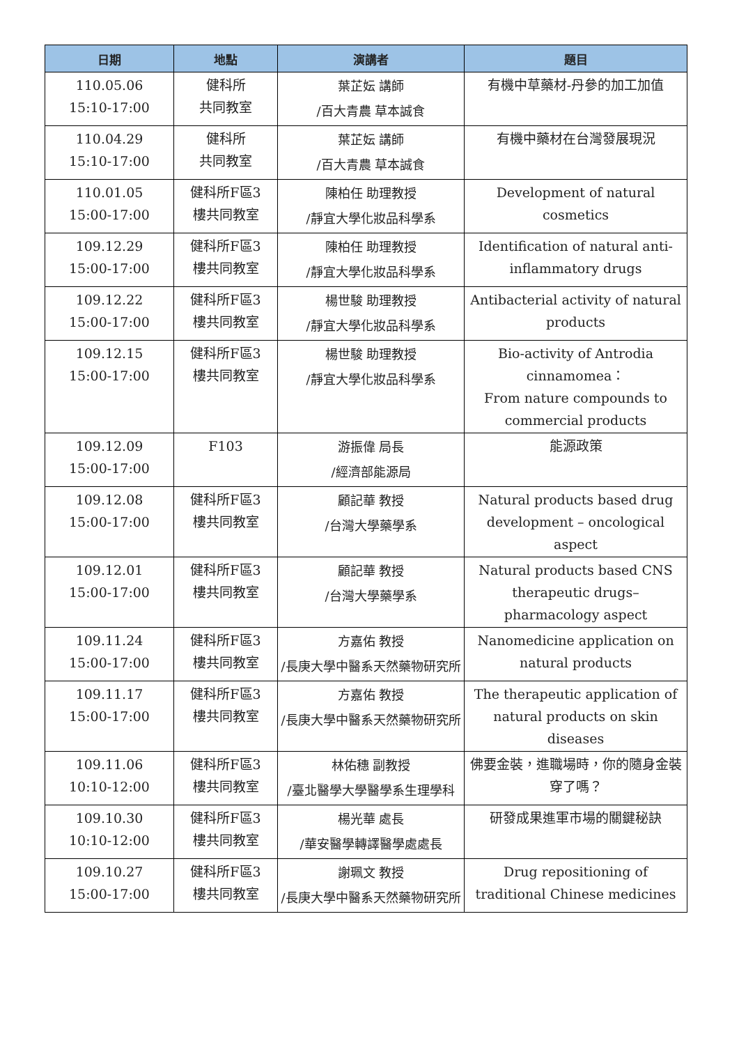| 日期 | 地點 | 演講者 | 題目 |
| --- | --- | --- | --- |
| 110.05.06 15:10-17:00 | 健科所 共同教室 | 葉芷妘 講師 /百大青農 草本誠食 | 有機中草藥材-丹參的加工加值 |
| 110.04.29 15:10-17:00 | 健科所 共同教室 | 葉芷妘 講師 /百大青農 草本誠食 | 有機中藥材在台灣發展現況 |
| 110.01.05 15:00-17:00 | 健科所F區3 樓共同教室 | 陳柏任 助理教授 /靜宜大學化妝品科學系 | Development of natural cosmetics |
| 109.12.29 15:00-17:00 | 健科所F區3 樓共同教室 | 陳柏任 助理教授 /靜宜大學化妝品科學系 | Identification of natural anti-inflammatory drugs |
| 109.12.22 15:00-17:00 | 健科所F區3 樓共同教室 | 楊世駿 助理教授 /靜宜大學化妝品科學系 | Antibacterial activity of natural products |
| 109.12.15 15:00-17:00 | 健科所F區3 樓共同教室 | 楊世駿 助理教授 /靜宜大學化妝品科學系 | Bio-activity of Antrodia cinnamomea： From nature compounds to commercial products |
| 109.12.09 15:00-17:00 | F103 | 游振偉 局長 /經濟部能源局 | 能源政策 |
| 109.12.08 15:00-17:00 | 健科所F區3 樓共同教室 | 顧記華 教授 /台灣大學藥學系 | Natural products based drug development – oncological aspect |
| 109.12.01 15:00-17:00 | 健科所F區3 樓共同教室 | 顧記華 教授 /台灣大學藥學系 | Natural products based CNS therapeutic drugs–pharmacology aspect |
| 109.11.24 15:00-17:00 | 健科所F區3 樓共同教室 | 方嘉佑 教授 /長庚大學中醫系天然藥物研究所 | Nanomedicine application on natural products |
| 109.11.17 15:00-17:00 | 健科所F區3 樓共同教室 | 方嘉佑 教授 /長庚大學中醫系天然藥物研究所 | The therapeutic application of natural products on skin diseases |
| 109.11.06 10:10-12:00 | 健科所F區3 樓共同教室 | 林佑穗 副教授 /臺北醫學大學醫學系生理學科 | 佛要金裝，進職場時，你的隨身金裝穿了嗎？ |
| 109.10.30 10:10-12:00 | 健科所F區3 樓共同教室 | 楊光華 處長 /華安醫學轉譯醫學處處長 | 研發成果進軍市場的關鍵秘訣 |
| 109.10.27 15:00-17:00 | 健科所F區3 樓共同教室 | 謝珮文 教授 /長庚大學中醫系天然藥物研究所 | Drug repositioning of traditional Chinese medicines |